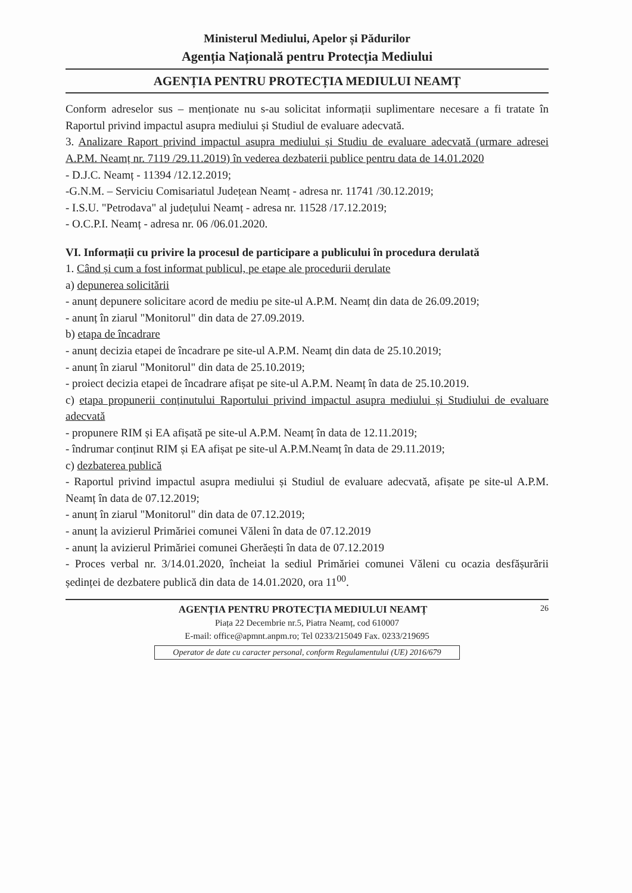Ministerul Mediului, Apelor și Pădurilor
Agenția Națională pentru Protecția Mediului
AGENȚIA PENTRU PROTECȚIA MEDIULUI NEAMȚ
Conform adreselor sus – menționate nu s-au solicitat informații suplimentare necesare a fi tratate în Raportul privind impactul asupra mediului și Studiul de evaluare adecvată.
3. Analizare Raport privind impactul asupra mediului și Studiu de evaluare adecvată (urmare adresei A.P.M. Neamț nr. 7119 /29.11.2019) în vederea dezbaterii publice pentru data de 14.01.2020
- D.J.C. Neamț - 11394 /12.12.2019;
-G.N.M. – Serviciu Comisariatul Județean Neamț - adresa nr. 11741 /30.12.2019;
- I.S.U. "Petrodava" al județului Neamț - adresa nr. 11528 /17.12.2019;
- O.C.P.I. Neamț - adresa nr. 06 /06.01.2020.
VI. Informații cu privire la procesul de participare a publicului în procedura derulată
1. Când și cum a fost informat publicul, pe etape ale procedurii derulate
a) depunerea solicitării
- anunț depunere solicitare acord de mediu pe site-ul A.P.M. Neamț din data de 26.09.2019;
- anunț în ziarul "Monitorul" din data de 27.09.2019.
b) etapa de încadrare
- anunț decizia etapei de încadrare pe site-ul A.P.M. Neamț din data de 25.10.2019;
- anunț în ziarul "Monitorul" din data de 25.10.2019;
- proiect decizia etapei de încadrare afișat pe site-ul A.P.M. Neamț în data de 25.10.2019.
c) etapa propunerii conținutului Raportului privind impactul asupra mediului și Studiului de evaluare adecvată
- propunere RIM și EA afișată pe site-ul A.P.M. Neamț în data de 12.11.2019;
- îndrumar conținut RIM și EA afișat pe site-ul A.P.M.Neamț în data de 29.11.2019;
c) dezbaterea publică
- Raportul privind impactul asupra mediului și Studiul de evaluare adecvată, afișate pe site-ul A.P.M. Neamț în data de 07.12.2019;
- anunț în ziarul "Monitorul" din data de 07.12.2019;
- anunț la avizierul Primăriei comunei Văleni în data de 07.12.2019
- anunț la avizierul Primăriei comunei Gherăești în data de 07.12.2019
- Proces verbal nr. 3/14.01.2020, încheiat la sediul Primăriei comunei Văleni cu ocazia desfășurării ședinței de dezbatere publică din data de 14.01.2020, ora 11<sup>00</sup>.
26
AGENȚIA PENTRU PROTECȚIA MEDIULUI NEAMȚ
Piața 22 Decembrie nr.5, Piatra Neamț, cod 610007
E-mail: office@apmnt.anpm.ro; Tel 0233/215049 Fax. 0233/219695
Operator de date cu caracter personal, conform Regulamentului (UE) 2016/679